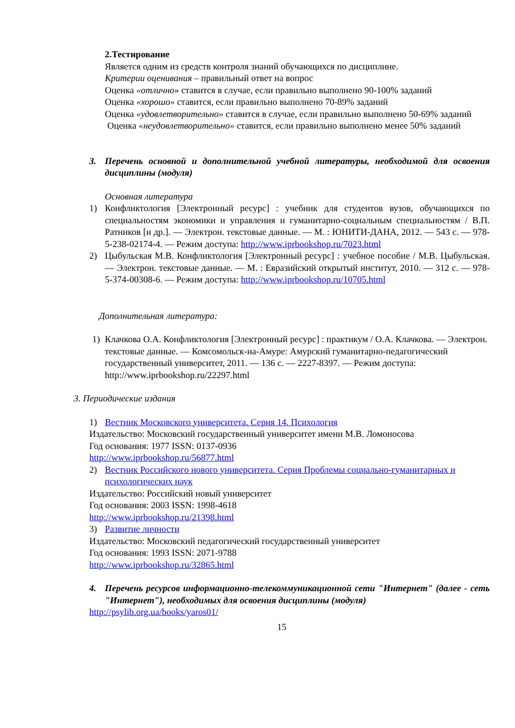2.Тестирование
Является одним из средств контроля знаний обучающихся по дисциплине.
Критерии оценивания – правильный ответ на вопрос
Оценка «отлично» ставится в случае, если правильно выполнено 90-100% заданий
Оценка «хорошо» ставится, если правильно выполнено 70-89% заданий
Оценка «удовлетворительно» ставится в случае, если правильно выполнено 50-69% заданий
Оценка «неудовлетворительно» ставится, если правильно выполнено менее 50% заданий
3. Перечень основной и дополнительной учебной литературы, необходимой для освоения дисциплины (модуля)
Основная литература
1) Конфликтология [Электронный ресурс] : учебник для студентов вузов, обучающихся по специальностям экономики и управления и гуманитарно-социальным специальностям / В.П. Ратников [и др.]. — Электрон. текстовые данные. — М. : ЮНИТИ-ДАНА, 2012. — 543 c. — 978-5-238-02174-4. — Режим доступа: http://www.iprbookshop.ru/7023.html
2) Цыбульская М.В. Конфликтология [Электронный ресурс] : учебное пособие / М.В. Цыбульская. — Электрон. текстовые данные. — М. : Евразийский открытый институт, 2010. — 312 c. — 978-5-374-00308-6. — Режим доступа: http://www.iprbookshop.ru/10705.html
Дополнительная литература:
1) Клачкова О.А. Конфликтология [Электронный ресурс] : практикум / О.А. Клачкова. — Электрон. текстовые данные. — Комсомольск-на-Амуре: Амурский гуманитарно-педагогический государственный университет, 2011. — 136 c. — 2227-8397. — Режим доступа: http://www.iprbookshop.ru/22297.html
3. Периодические издания
1) Вестник Московского университета. Серия 14. Психология
Издательство: Московский государственный университет имени М.В. Ломоносова
Год основания: 1977 ISSN: 0137-0936
http://www.iprbookshop.ru/56877.html
2) Вестник Российского нового университета. Серия Проблемы социально-гуманитарных и психологических наук
Издательство: Российский новый университет
Год основания: 2003 ISSN: 1998-4618
http://www.iprbookshop.ru/21398.html
3) Развитие личности
Издательство: Московский педагогический государственный университет
Год основания: 1993 ISSN: 2071-9788
http://www.iprbookshop.ru/32865.html
4. Перечень ресурсов информационно-телекоммуникационной сети "Интернет" (далее - сеть "Интернет"), необходимых для освоения дисциплины (модуля)
http://psylib.org.ua/books/yaros01/
15